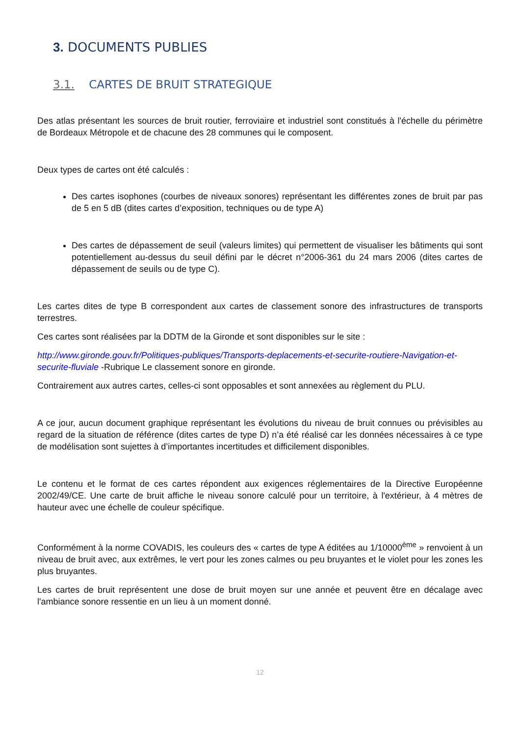3. DOCUMENTS PUBLIES
3.1. CARTES DE BRUIT STRATEGIQUE
Des atlas présentant les sources de bruit routier, ferroviaire et industriel sont constitués à l'échelle du périmètre de Bordeaux Métropole et de chacune des 28 communes qui le composent.
Deux types de cartes ont été calculés :
Des cartes isophones (courbes de niveaux sonores) représentant les différentes zones de bruit par pas de 5 en 5 dB (dites cartes d’exposition, techniques ou de type A)
Des cartes de dépassement de seuil (valeurs limites) qui permettent de visualiser les bâtiments qui sont potentiellement au-dessus du seuil défini par le décret n°2006-361 du 24 mars 2006 (dites cartes de dépassement de seuils ou de type C).
Les cartes dites de type B correspondent aux cartes de classement sonore des infrastructures de transports terrestres.
Ces cartes sont réalisées par la DDTM de la Gironde et sont disponibles sur le site :
http://www.gironde.gouv.fr/Politiques-publiques/Transports-deplacements-et-securite-routiere-Navigation-et-securite-fluviale -Rubrique Le classement sonore en gironde.
Contrairement aux autres cartes, celles-ci sont opposables et sont annexées au règlement du PLU.
A ce jour, aucun document graphique représentant les évolutions du niveau de bruit connues ou prévisibles au regard de la situation de référence (dites cartes de type D) n’a été réalisé car les données nécessaires à ce type de modélisation sont sujettes à d’importantes incertitudes et difficilement disponibles.
Le contenu et le format de ces cartes répondent aux exigences réglementaires de la Directive Européenne 2002/49/CE. Une carte de bruit affiche le niveau sonore calculé pour un territoire, à l'extérieur, à 4 mètres de hauteur avec une échelle de couleur spécifique.
Conformément à la norme COVADIS, les couleurs des « cartes de type A éditées au 1/10000<sup>ème</sup> » renvoient à un niveau de bruit avec, aux extrêmes, le vert pour les zones calmes ou peu bruyantes et le violet pour les zones les plus bruyantes.
Les cartes de bruit représentent une dose de bruit moyen sur une année et peuvent être en décalage avec l'ambiance sonore ressentie en un lieu à un moment donné.
12